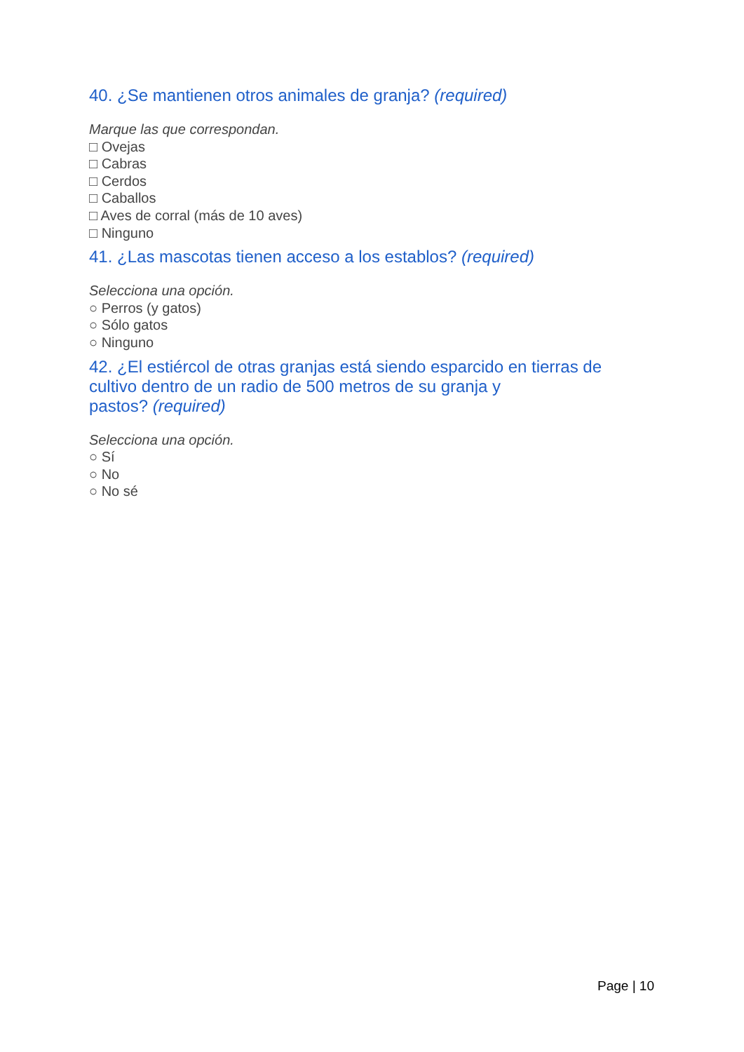40. ¿Se mantienen otros animales de granja? (required)
Marque las que correspondan.
□ Ovejas
□ Cabras
□ Cerdos
□ Caballos
□ Aves de corral (más de 10 aves)
□ Ninguno
41. ¿Las mascotas tienen acceso a los establos? (required)
Selecciona una opción.
○ Perros (y gatos)
○ Sólo gatos
○ Ninguno
42. ¿El estiércol de otras granjas está siendo esparcido en tierras de cultivo dentro de un radio de 500 metros de su granja y
pastos? (required)
Selecciona una opción.
○ Sí
○ No
○ No sé
Page | 10